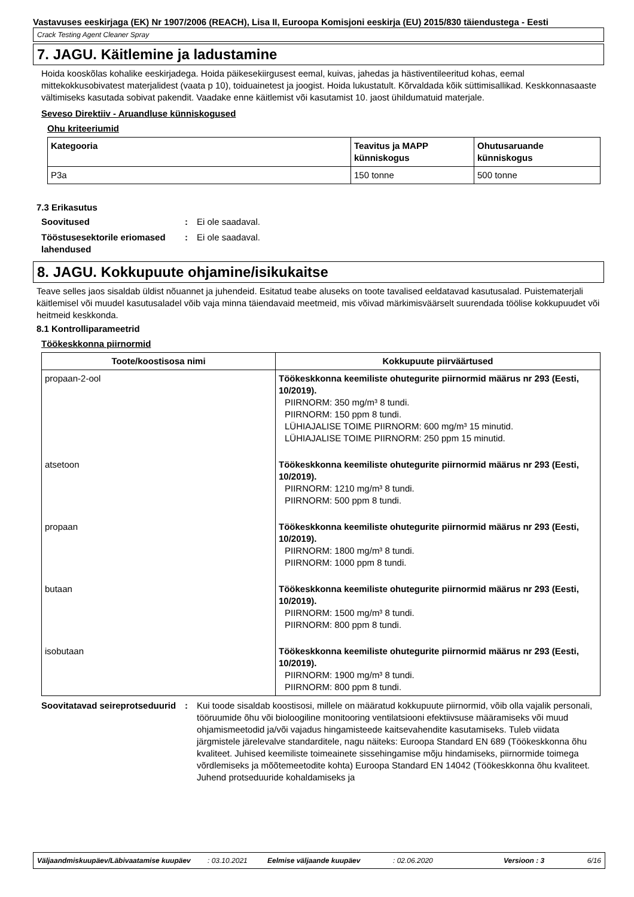Vastavuses eeskirjaga (EK) Nr 1907/2006 (REACH), Lisa II, Euroopa Komisjoni eeskirja (EU) 2015/830 täiendustega - Eesti
Crack Testing Agent Cleaner Spray
7. JAGU. Käitlemine ja ladustamine
Hoida kooskõlas kohalike eeskirjadega. Hoida päikesekiirgusest eemal, kuivas, jahedas ja hästiventileeritud kohas, eemal mittekokkusobivatest materjalidest (vaata p 10), toiduainetest ja joogist. Hoida lukustatult. Kõrvaldada kõik süttimisallikad. Keskkonnasaaste vältimiseks kasutada sobivat pakendit. Vaadake enne käitlemist või kasutamist 10. jaost ühildumatuid materjale.
Seveso Direktiiv - Aruandluse künniskogused
Ohu kriteeriumid
| Kategooria | Teavitus ja MAPP künniskogus | Ohutusaruande künniskogus |
| --- | --- | --- |
| P3a | 150 tonne | 500 tonne |
7.3 Erikasutus
Soovitused : Ei ole saadaval.
Tööstusesektorile eriomased lahendused
: Ei ole saadaval.
8. JAGU. Kokkupuute ohjamine/isikukaitse
Teave selles jaos sisaldab üldist nõuannet ja juhendeid. Esitatud teabe aluseks on toote tavalised eeldatavad kasutusalad. Puistematerjali käitlemisel või muudel kasutusaladel võib vaja minna täiendavaid meetmeid, mis võivad märkimisväärselt suurendada töölise kokkupuudet või heitmeid keskkonda.
8.1 Kontrolliparameetrid
Töökeskkonna piirnormid
| Toote/koostisosa nimi | Kokkupuute piirväärtused |
| --- | --- |
| propaan-2-ool | Töökeskkonna keemiliste ohutegurite piirnormid määrus nr 293 (Eesti, 10/2019). PIIRNORM: 350 mg/m³ 8 tundi. PIIRNORM: 150 ppm 8 tundi. LÜHIAJALISE TOIME PIIRNORM: 600 mg/m³ 15 minutid. LÜHIAJALISE TOIME PIIRNORM: 250 ppm 15 minutid. |
| atsetoon | Töökeskkonna keemiliste ohutegurite piirnormid määrus nr 293 (Eesti, 10/2019). PIIRNORM: 1210 mg/m³ 8 tundi. PIIRNORM: 500 ppm 8 tundi. |
| propaan | Töökeskkonna keemiliste ohutegurite piirnormid määrus nr 293 (Eesti, 10/2019). PIIRNORM: 1800 mg/m³ 8 tundi. PIIRNORM: 1000 ppm 8 tundi. |
| butaan | Töökeskkonna keemiliste ohutegurite piirnormid määrus nr 293 (Eesti, 10/2019). PIIRNORM: 1500 mg/m³ 8 tundi. PIIRNORM: 800 ppm 8 tundi. |
| isobutaan | Töökeskkonna keemiliste ohutegurite piirnormid määrus nr 293 (Eesti, 10/2019). PIIRNORM: 1900 mg/m³ 8 tundi. PIIRNORM: 800 ppm 8 tundi. |
Soovitatavad seireprotseduurid
: Kui toode sisaldab koostisosi, millele on määratud kokkupuute piirnormid, võib olla vajalik personali, tööruumide õhu või bioloogiline monitooring ventilatsiooni efektiivsuse määramiseks või muud ohjamismeetodid ja/või vajadus hingamisteede kaitsevahendite kasutamiseks. Tuleb viidata järgmistele järelevalve standarditele, nagu näiteks: Euroopa Standard EN 689 (Töökeskkonna õhu kvaliteet. Juhised keemiliste toimeainete sissehingamise mõju hindamiseks, piirnormide toimega võrdlemiseks ja mõõtemeetodite kohta) Euroopa Standard EN 14042 (Töökeskkonna õhu kvaliteet. Juhend protseduuride kohaldamiseks ja
Väljaandmiskuupäev/Läbivaatamise kuupäev: 03.10.2021 Eelmise väljaande kuupäev: 02.06.2020 Versioon : 3 6/16